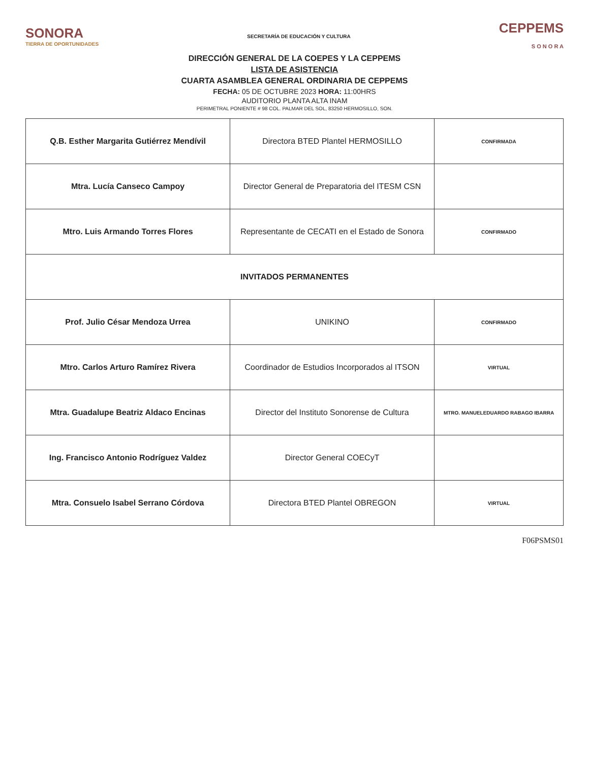SONORA
TIERRA DE OPORTUNIDADES
SECRETARÍA DE EDUCACIÓN Y CULTURA
CEPPEMS
S O N O R A
DIRECCIÓN GENERAL DE LA COEPES Y LA CEPPEMS
LISTA DE ASISTENCIA
CUARTA ASAMBLEA GENERAL ORDINARIA DE CEPPEMS
FECHA: 05 DE OCTUBRE 2023 HORA: 11:00HRS
AUDITORIO PLANTA ALTA INAM
PERIMETRAL PONIENTE # 98 COL. PALMAR DEL SOL, 83250 HERMOSILLO, SON.
| Q.B. Esther Margarita Gutiérrez Mendívil | Directora BTED Plantel HERMOSILLO | CONFIRMADA |
| Mtra. Lucía Canseco Campoy | Director General de Preparatoria del ITESM CSN | |
| Mtro. Luis Armando Torres Flores | Representante de CECATI en el Estado de Sonora | CONFIRMADO |
| INVITADOS PERMANENTES | | |
| Prof. Julio César Mendoza Urrea | UNIKINO | CONFIRMADO |
| Mtro. Carlos Arturo Ramírez Rivera | Coordinador de Estudios Incorporados al ITSON | VIRTUAL |
| Mtra. Guadalupe Beatriz Aldaco Encinas | Director del Instituto Sonorense de Cultura | MTRO. MANUELEDUARDO RABAGO IBARRA |
| Ing. Francisco Antonio Rodríguez Valdez | Director General COECyT | |
| Mtra. Consuelo Isabel Serrano Córdova | Directora BTED Plantel OBREGON | VIRTUAL |
F06PSMS01